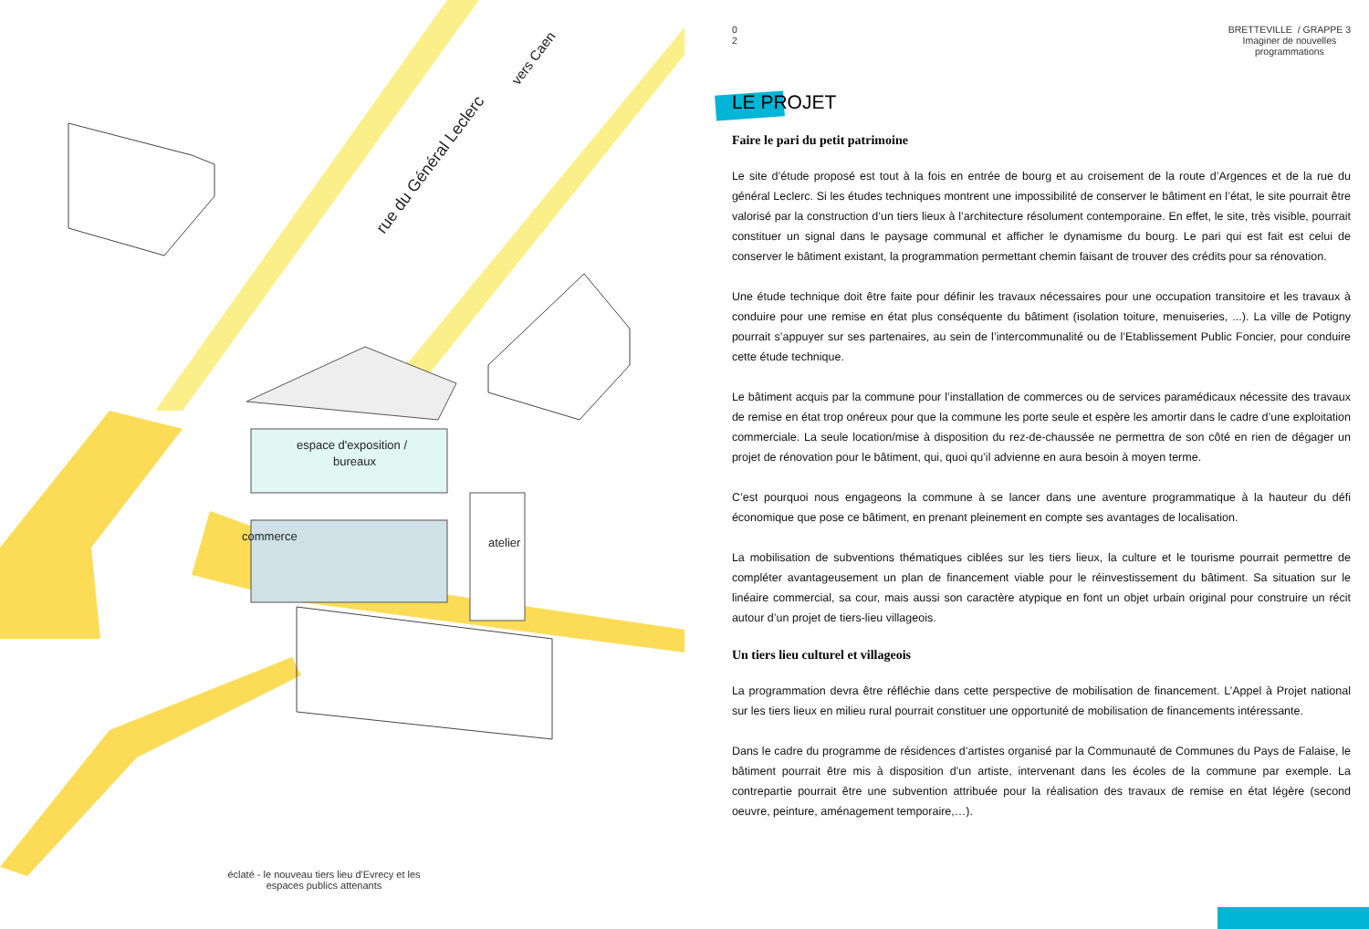rue du Général Leclerc
vers Caen
espace d'exposition /
bureaux
commerce atelier
éclaté - le nouveau tiers lieu d'Evrecy et les espaces publics attenants
0
2
BRETTEVILLE / GRAPPE 3
Imaginer de nouvelles
programmations
LE PROJET
Faire le pari du petit patrimoine
Le site d’étude proposé est tout à la fois en entrée de bourg et au croisement de la route d’Argences et de la rue du général Leclerc. Si les études techniques montrent une impossibilité de conserver le bâtiment en l’état, le site pourrait être valorisé par la construction d’un tiers lieux à l’architecture résolument contemporaine. En effet, le site, très visible, pourrait constituer un signal dans le paysage communal et afficher le dynamisme du bourg. Le pari qui est fait est celui de conserver le bâtiment existant, la programmation permettant chemin faisant de trouver des crédits pour sa rénovation.
Une étude technique doit être faite pour définir les travaux nécessaires pour une occupation transitoire et les travaux à conduire pour une remise en état plus conséquente du bâtiment (isolation toiture, menuiseries, ...). La ville de Potigny pourrait s’appuyer sur ses partenaires, au sein de l’intercommunalité ou de l’Etablissement Public Foncier, pour conduire cette étude technique.
Le bâtiment acquis par la commune pour l’installation de commerces ou de services paramédicaux nécessite des travaux de remise en état trop onéreux pour que la commune les porte seule et espère les amortir dans le cadre d’une exploitation commerciale. La seule location/mise à disposition du rez-de-chaussée ne permettra de son côté en rien de dégager un projet de rénovation pour le bâtiment, qui, quoi qu’il advienne en aura besoin à moyen terme.
C’est pourquoi nous engageons la commune à se lancer dans une aventure programmatique à la hauteur du défi économique que pose ce bâtiment, en prenant pleinement en compte ses avantages de localisation.
La mobilisation de subventions thématiques ciblées sur les tiers lieux, la culture et le tourisme pourrait permettre de compléter avantageusement un plan de financement viable pour le réinvestissement du bâtiment. Sa situation sur le linéaire commercial, sa cour, mais aussi son caractère atypique en font un objet urbain original pour construire un récit autour d’un projet de tiers-lieu villageois.
Un tiers lieu culturel et villageois
La programmation devra être réfléchie dans cette perspective de mobilisation de financement. L’Appel à Projet national sur les tiers lieux en milieu rural pourrait constituer une opportunité de mobilisation de financements intéressante.
Dans le cadre du programme de résidences d’artistes organisé par la Communauté de Communes du Pays de Falaise, le bâtiment pourrait être mis à disposition d’un artiste, intervenant dans les écoles de la commune par exemple. La contrepartie pourrait être une subvention attribuée pour la réalisation des travaux de remise en état légère (second oeuvre, peinture, aménagement temporaire,…).